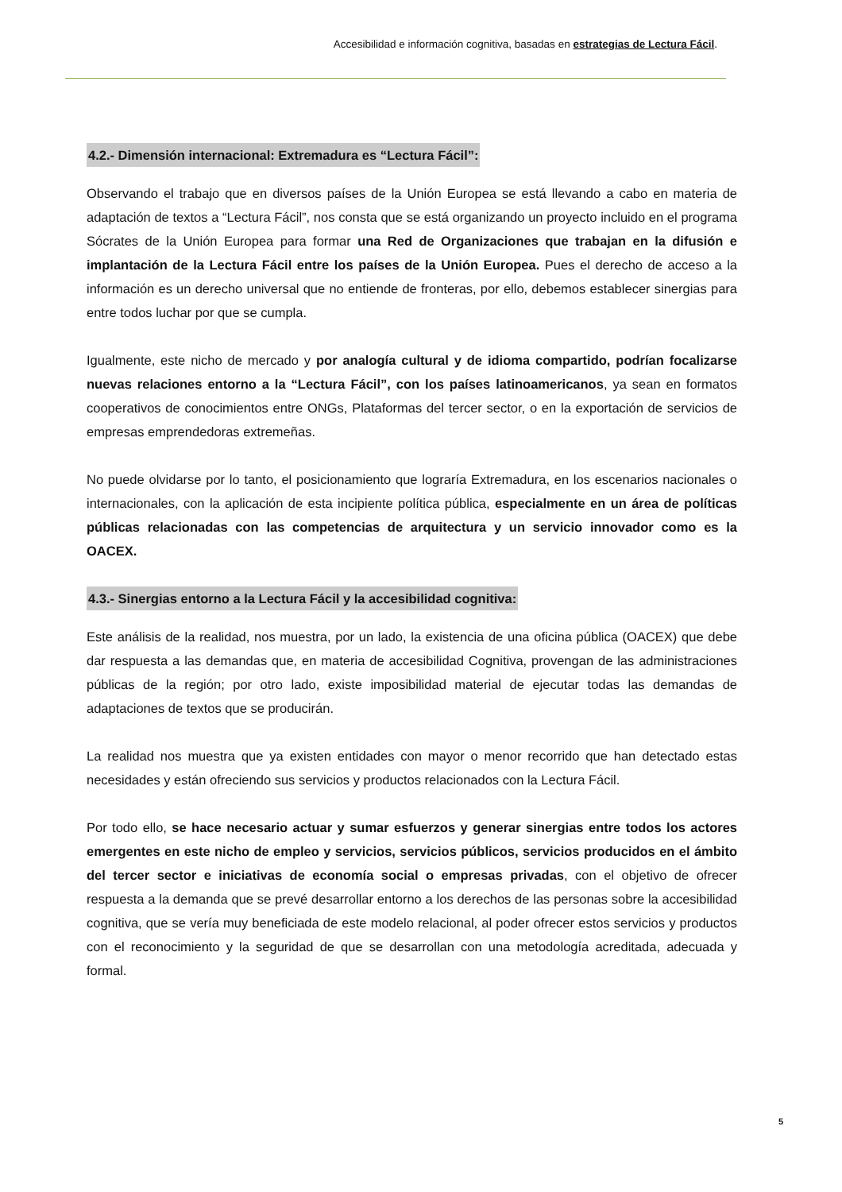Accesibilidad e información cognitiva, basadas en estrategias de Lectura Fácil.
4.2.- Dimensión internacional: Extremadura es “Lectura Fácil”:
Observando el trabajo que en diversos países de la Unión Europea se está llevando a cabo en materia de adaptación de textos a “Lectura Fácil”, nos consta que se está organizando un proyecto incluido en el programa Sócrates de la Unión Europea para formar una Red de Organizaciones que trabajan en la difusión e implantación de la Lectura Fácil entre los países de la Unión Europea. Pues el derecho de acceso a la información es un derecho universal que no entiende de fronteras, por ello, debemos establecer sinergias para entre todos luchar por que se cumpla.
Igualmente, este nicho de mercado y por analogía cultural y de idioma compartido, podrían focalizarse nuevas relaciones entorno a la “Lectura Fácil”, con los países latinoamericanos, ya sean en formatos cooperativos de conocimientos entre ONGs, Plataformas del tercer sector, o en la exportación de servicios de empresas emprendedoras extremeñas.
No puede olvidarse por lo tanto, el posicionamiento que lograría Extremadura, en los escenarios nacionales o internacionales, con la aplicación de esta incipiente política pública, especialmente en un área de políticas públicas relacionadas con las competencias de arquitectura y un servicio innovador como es la OACEX.
4.3.- Sinergias entorno a la Lectura Fácil y la accesibilidad cognitiva:
Este análisis de la realidad, nos muestra, por un lado, la existencia de una oficina pública (OACEX) que debe dar respuesta a las demandas que, en materia de accesibilidad Cognitiva, provengan de las administraciones públicas de la región; por otro lado, existe imposibilidad material de ejecutar todas las demandas de adaptaciones de textos que se producirán.
La realidad nos muestra que ya existen entidades con mayor o menor recorrido que han detectado estas necesidades y están ofreciendo sus servicios y productos relacionados con la Lectura Fácil.
Por todo ello, se hace necesario actuar y sumar esfuerzos y generar sinergias entre todos los actores emergentes en este nicho de empleo y servicios, servicios públicos, servicios producidos en el ámbito del tercer sector e iniciativas de economía social o empresas privadas, con el objetivo de ofrecer respuesta a la demanda que se prevé desarrollar entorno a los derechos de las personas sobre la accesibilidad cognitiva, que se vería muy beneficiada de este modelo relacional, al poder ofrecer estos servicios y productos con el reconocimiento y la seguridad de que se desarrollan con una metodología acreditada, adecuada y formal.
5